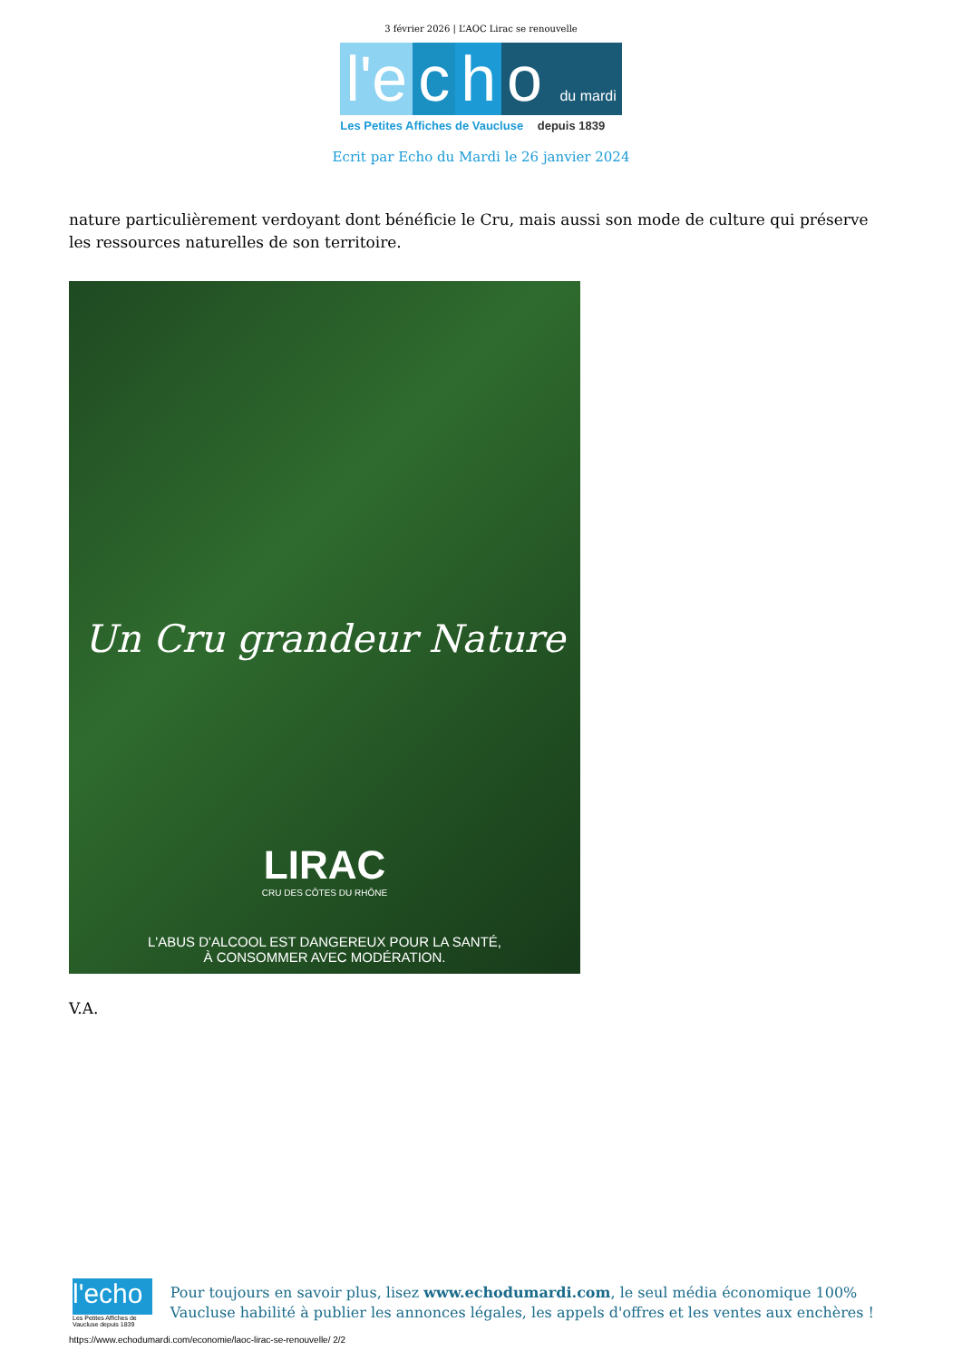3 février 2026 | L’AOC Lirac se renouvelle
l'e c h o du mardi
Les Petites Affiches de Vaucluse depuis 1839
Ecrit par Echo du Mardi le 26 janvier 2024
nature particulièrement verdoyant dont bénéficie le Cru, mais aussi son mode de culture qui préserve les ressources naturelles de son territoire.
Un Cru grandeur Nature
LIRAC
CRU DES CÔTES DU RHÔNE
L'ABUS D'ALCOOL EST DANGEREUX POUR LA SANTÉ,
À CONSOMMER AVEC MODÉRATION.
V.A.
l'echo
Les Petites Affiches de Vaucluse depuis 1839
Pour toujours en savoir plus, lisez www.echodumardi.com, le seul média économique 100% Vaucluse habilité à publier les annonces légales, les appels d'offres et les ventes aux enchères !
https://www.echodumardi.com/economie/laoc-lirac-se-renouvelle/ 2/2